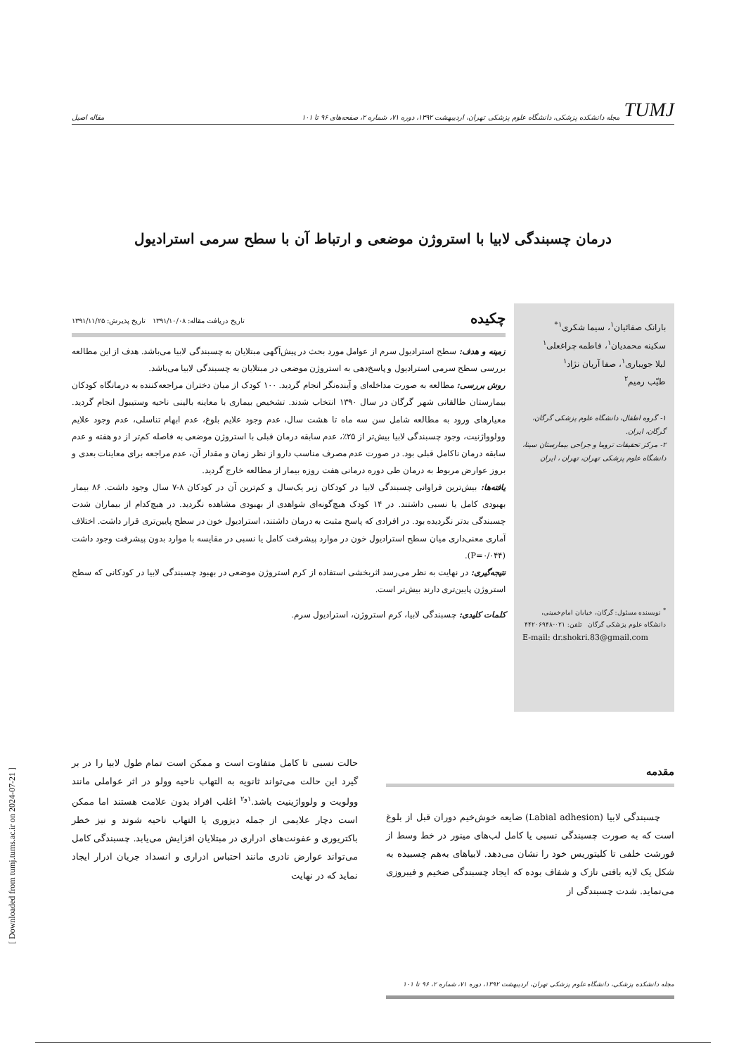TUMJ مجله دانشکده پزشکی، دانشگاه علوم پزشکی تهران، اردیبهشت ۱۳۹۲، دوره ۷۱، شماره ۲، صفحه‌های ۹۶ تا ۱۰۱
مقاله اصیل
درمان چسبندگی لابیا با استروژن موضعی و ارتباط آن با سطح سرمی استرادیول
بارانک صفائیان<sup>۱</sup>، سیما شکری<sup>۱*</sup>
سکینه محمدیان<sup>۱</sup>، فاطمه چراغعلی<sup>۱</sup>
لیلا جویباری<sup>۱</sup>، صفا آریان نژاد<sup>۱</sup>
طیّب رمیم<sup>۲</sup>
۱- گروه اطفال، دانشگاه علوم پزشکی گرگان، گرگان، ایران.
۲- مرکز تحقیقات تروما و جراحی بیمارستان سینا، دانشگاه علوم پزشکی تهران، تهران ، ایران
<sup>*</sup> نویسنده مسئول: گرگان، خیابان امام‌خمینی، دانشگاه علوم پزشکی گرگان تلفن: ۰۲۱-۴۴۲۰۶۹۴۸
E-mail: dr.shokri.83@gmail.com
چکیده تاریخ دریافت مقاله: ۱۳۹۱/۱۰/۰۸ تاریخ پذیرش: ۱۳۹۱/۱۱/۲۵
زمینه و هدف: سطح استرادیول سرم از عوامل مورد بحث در پیش‌آگهی مبتلایان به چسبندگی لابیا می‌باشد. هدف از این مطالعه بررسی سطح سرمی استرادیول و پاسخ‌دهی به استروژن موضعی در مبتلایان به چسبندگی لابیا می‌باشد.
روش بررسی: مطالعه به صورت مداخله‌ای و آینده‌نگر انجام گردید. ۱۰۰ کودک از میان دختران مراجعه‌کننده به درمانگاه کودکان بیمارستان طالقانی شهر گرگان در سال ۱۳۹۰ انتخاب شدند. تشخیص بیماری با معاینه بالینی ناحیه وستیبول انجام گردید. معیارهای ورود به مطالعه شامل سن سه ماه تا هشت سال، عدم وجود علایم بلوغ، عدم ابهام تناسلی، عدم وجود علایم وولوواژنیت، وجود چسبندگی لابیا بیش‌تر از ۲۵٪، عدم سابقه درمان قبلی با استروژن موضعی به فاصله کم‌تر از دو هفته و عدم سابقه درمان ناکامل قبلی بود. در صورت عدم مصرف مناسب دارو از نظر زمان و مقدار آن، عدم مراجعه برای معاینات بعدی و بروز عوارض مربوط به درمان طی دوره درمانی هفت روزه بیمار از مطالعه خارج گردید.
یافته‌ها: بیش‌ترین فراوانی چسبندگی لابیا در کودکان زیر یک‌سال و کم‌ترین آن در کودکان ۸-۷ سال وجود داشت. ۸۶ بیمار بهبودی کامل یا نسبی داشتند. در ۱۴ کودک هیچ‌گونه‌ای شواهدی از بهبودی مشاهده نگردید. در هیچ‌کدام از بیماران شدت چسبندگی بدتر نگردیده بود. در افرادی که پاسخ مثبت به درمان داشتند، استرادیول خون در سطح پایین‌تری قرار داشت. اختلاف آماری معنی‌داری میان سطح استرادیول خون در موارد پیشرفت کامل یا نسبی در مقایسه با موارد بدون پیشرفت وجود داشت (P=۰/۰۴۴).
نتیجه‌گیری: در نهایت به نظر می‌رسد اثربخشی استفاده از کرم استروژن موضعی در بهبود چسبندگی لابیا در کودکانی که سطح استروژن پایین‌تری دارند بیش‌تر است.
کلمات کلیدی: چسبندگی لابیا، کرم استروژن، استرادیول سرم.
مقدمه
چسبندگی لابیا (Labial adhesion) ضایعه خوش‌خیم دوران قبل از بلوغ است که به صورت چسبندگی نسبی یا کامل لب‌های مینور در خط وسط از فورشت خلفی تا کلیتوریس خود را نشان می‌دهد. لابیاهای به‌هم چسبیده به شکل یک لایه بافتی نازک و شفاف بوده که ایجاد چسبندگی ضخیم و فیبروزی می‌نماید. شدت چسبندگی از
مجله دانشکده پزشکی، دانشگاه علوم پزشکی تهران، اردیبهشت ۱۳۹۲، دوره ۷۱، شماره ۲، ۹۶ تا ۱۰۱
حالت نسبی تا کامل متفاوت است و ممکن است تمام طول لابیا را در بر گیرد این حالت می‌تواند ثانویه به التهاب ناحیه وولو در اثر عواملی مانند وولویت و ولوواژینیت باشد.<sup>۱و۲</sup> اغلب افراد بدون علامت هستند اما ممکن است دچار علایمی از جمله دیزوری یا التهاب ناحیه شوند و نیز خطر باکتریوری و عفونت‌های ادراری در مبتلایان افزایش می‌یابد. چسبندگی کامل می‌تواند عوارض نادری مانند احتباس ادراری و انسداد جریان ادرار ایجاد نماید که در نهایت
[ Downloaded from tumj.tums.ac.ir on 2024-07-21 ]